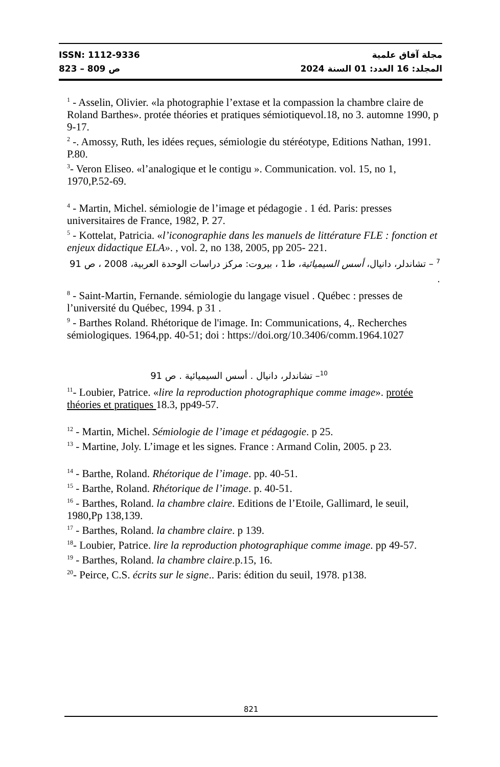ISSN: 1112-9336 مجلة آفاق علمية
ص 809 – 823 المجلد: 16 العدد: 01 السنة 2024
<sup>1</sup> - Asselin, Olivier. «la photographie l’extase et la compassion la chambre claire de Roland Barthes». protée théories et pratiques sémiotiquevol.18, no 3. automne 1990, p 9-17.
<sup>2</sup> -. Amossy, Ruth, les idées reçues, sémiologie du stéréotype, Editions Nathan, 1991. P.80.
<sup>3</sup>- Veron Eliseo. «l’analogique et le contigu ». Communication. vol. 15, no 1, 1970,P.52-69.
<sup>4</sup> - Martin, Michel. sémiologie de l’image et pédagogie . 1 éd. Paris: presses universitaires de France, 1982, P. 27.
<sup>5</sup> - Kottelat, Patricia. «l’iconographie dans les manuels de littérature FLE : fonction et enjeux didactique ELA». , vol. 2, no 138, 2005, pp 205- 221.
<sup>7</sup> – تشاندلر، دانيال، أسس السيميائية، ط1 ، بيروت: مركز دراسات الوحدة العربية، 2008 ، ص 91 .
<sup>8</sup> - Saint-Martin, Fernande. sémiologie du langage visuel . Québec : presses de l’université du Québec, 1994. p 31 .
<sup>9</sup> - Barthes Roland. Rhétorique de l'image. In: Communications, 4,. Recherches sémiologiques. 1964,pp. 40-51; doi : https://doi.org/10.3406/comm.1964.1027
<sup>10</sup>– تشاندلر، دانيال . أسس السيميائية . ص 91
<sup>11</sup>- Loubier, Patrice. «lire la reproduction photographique comme image». protée théories et pratiques 18.3, pp49-57.
<sup>12</sup> - Martin, Michel. Sémiologie de l’image et pédagogie. p 25.
<sup>13</sup> - Martine, Joly. L’image et les signes. France : Armand Colin, 2005. p 23.
<sup>14</sup> - Barthe, Roland. Rhétorique de l’image. pp. 40-51.
<sup>15</sup> - Barthe, Roland. Rhétorique de l’image. p. 40-51.
<sup>16</sup> - Barthes, Roland. la chambre claire. Editions de l’Etoile, Gallimard, le seuil, 1980,Pp 138,139.
<sup>17</sup> - Barthes, Roland. la chambre claire. p 139.
<sup>18</sup>- Loubier, Patrice. lire la reproduction photographique comme image. pp 49-57.
<sup>19</sup> - Barthes, Roland. la chambre claire.p.15, 16.
<sup>20</sup>- Peirce, C.S. écrits sur le signe.. Paris: édition du seuil, 1978. p138.
821